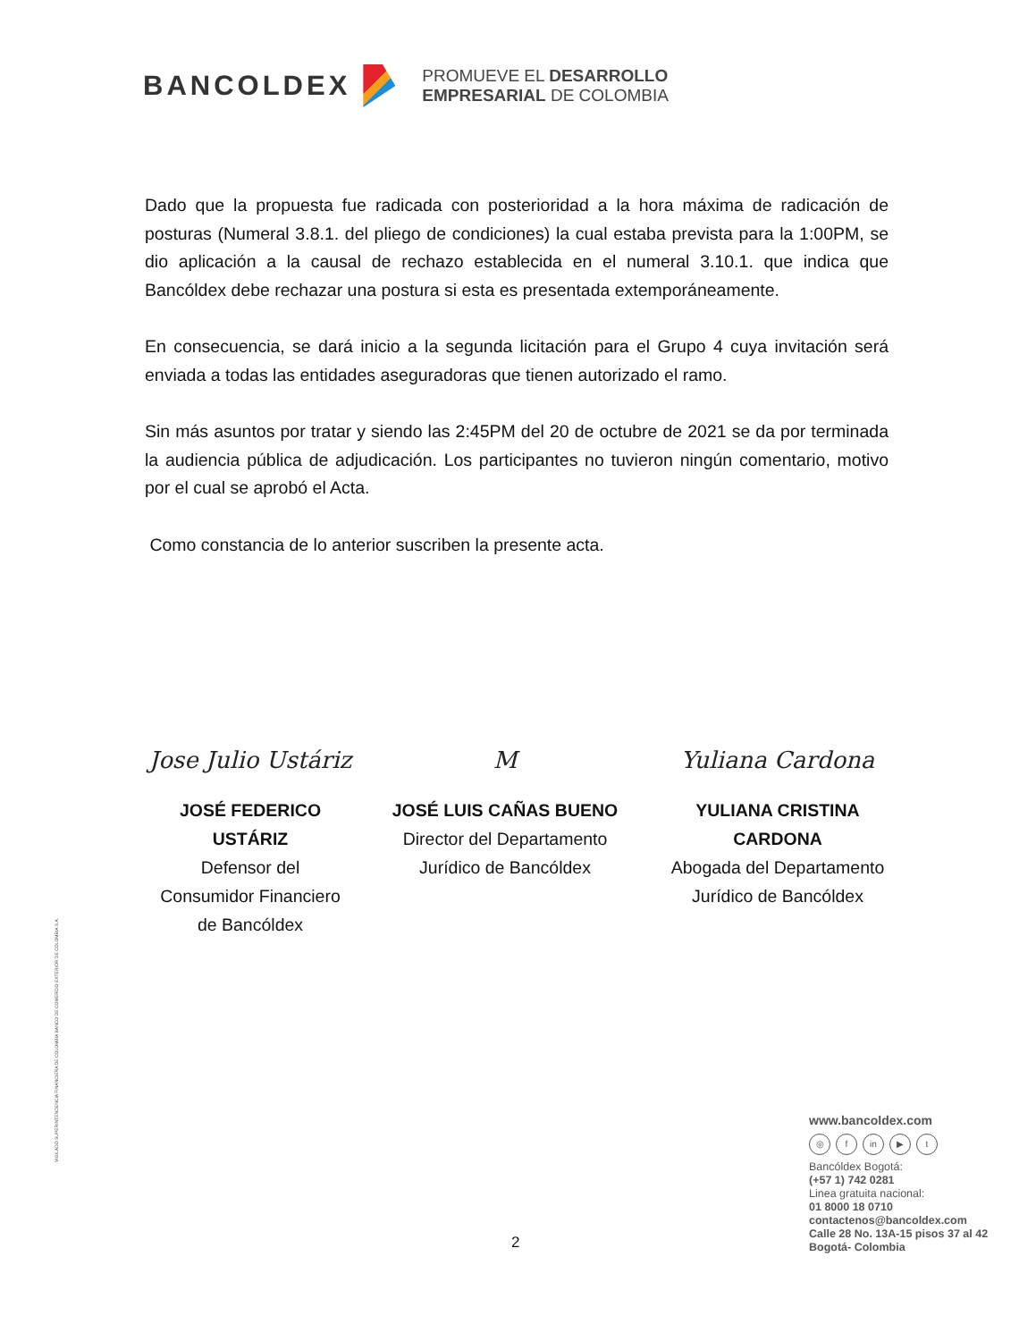BANCOLDEX
PROMUEVE EL DESARROLLO
EMPRESARIAL DE COLOMBIA
Dado que la propuesta fue radicada con posterioridad a la hora máxima de radicación de posturas (Numeral 3.8.1. del pliego de condiciones) la cual estaba prevista para la 1:00PM, se dio aplicación a la causal de rechazo establecida en el numeral 3.10.1. que indica que Bancóldex debe rechazar una postura si esta es presentada extemporáneamente.
En consecuencia, se dará inicio a la segunda licitación para el Grupo 4 cuya invitación será enviada a todas las entidades aseguradoras que tienen autorizado el ramo.
Sin más asuntos por tratar y siendo las 2:45PM del 20 de octubre de 2021 se da por terminada la audiencia pública de adjudicación. Los participantes no tuvieron ningún comentario, motivo por el cual se aprobó el Acta.
Como constancia de lo anterior suscriben la presente acta.
Jose Julio Ustáriz
JOSÉ FEDERICO
USTÁRIZ
Defensor del
Consumidor Financiero
de Bancóldex
M
JOSÉ LUIS CAÑAS BUENO
Director del Departamento
Jurídico de Bancóldex
Yuliana Cardona
YULIANA CRISTINA
CARDONA
Abogada del Departamento
Jurídico de Bancóldex
VIGILADO SUPERINTENDENCIA FINANCIERA DE COLOMBIA BANCO DE COMERCIO EXTERIOR DE COLOMBIA S.A.
www.bancoldex.com
◎ f in ▶ t
Bancóldex Bogotá:
(+57 1) 742 0281
Linea gratuita nacional:
01 8000 18 0710
contactenos@bancoldex.com
Calle 28 No. 13A-15 pisos 37 al 42
Bogotá- Colombia
2